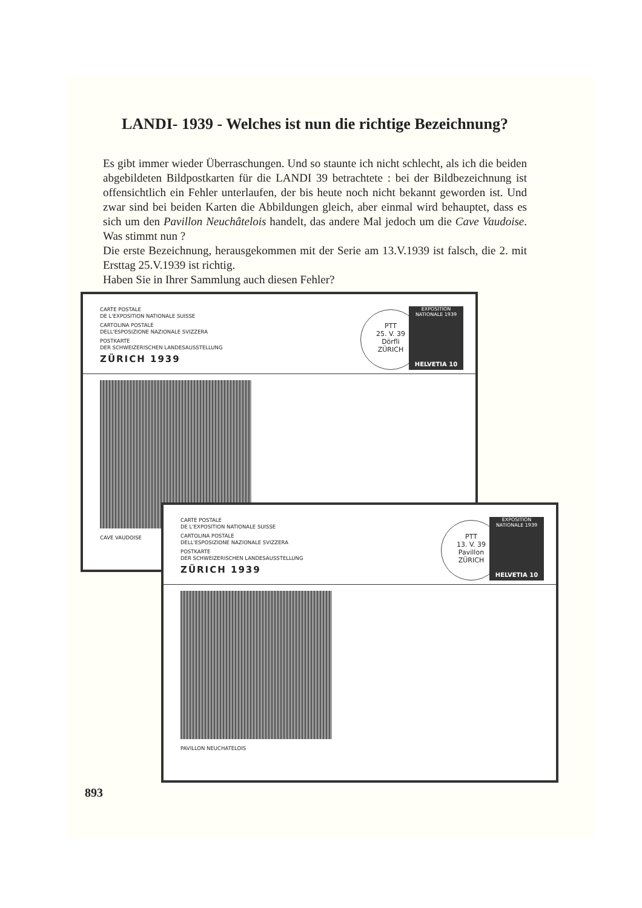LANDI- 1939 - Welches ist nun die richtige Bezeichnung?
Es gibt immer wieder Überraschungen. Und so staunte ich nicht schlecht, als ich die beiden abgebildeten Bildpostkarten für die LANDI 39 betrachtete : bei der Bildbezeichnung ist offensichtlich ein Fehler unterlaufen, der bis heute noch nicht bekannt geworden ist. Und zwar sind bei beiden Karten die Abbildungen gleich, aber einmal wird behauptet, dass es sich um den Pavillon Neuchâtelois handelt, das andere Mal jedoch um die Cave Vaudoise. Was stimmt nun ?
Die erste Bezeichnung, herausgekommen mit der Serie am 13.V.1939 ist falsch, die 2. mit Ersttag 25.V.1939 ist richtig.
Haben Sie in Ihrer Sammlung auch diesen Fehler?
CARTE POSTALE
DE L'EXPOSITION NATIONALE SUISSE
CARTOLINA POSTALE
DELL'ESPOSIZIONE NAZIONALE SVIZZERA
POSTKARTE
DER SCHWEIZERISCHEN LANDESAUSSTELLUNG
ZÜRICH 1939
PTT
25. V. 39
Dörfli
ZÜRICH
EXPOSITION NATIONALE 1939
HELVETIA 10
CAVE VAUDOISE
CARTE POSTALE
DE L'EXPOSITION NATIONALE SUISSE
CARTOLINA POSTALE
DELL'ESPOSIZIONE NAZIONALE SVIZZERA
POSTKARTE
DER SCHWEIZERISCHEN LANDESAUSSTELLUNG
ZÜRICH 1939
PTT
13. V. 39
Pavillon
ZÜRICH
EXPOSITION NATIONALE 1939
HELVETIA 10
PAVILLON NEUCHATELOIS
893